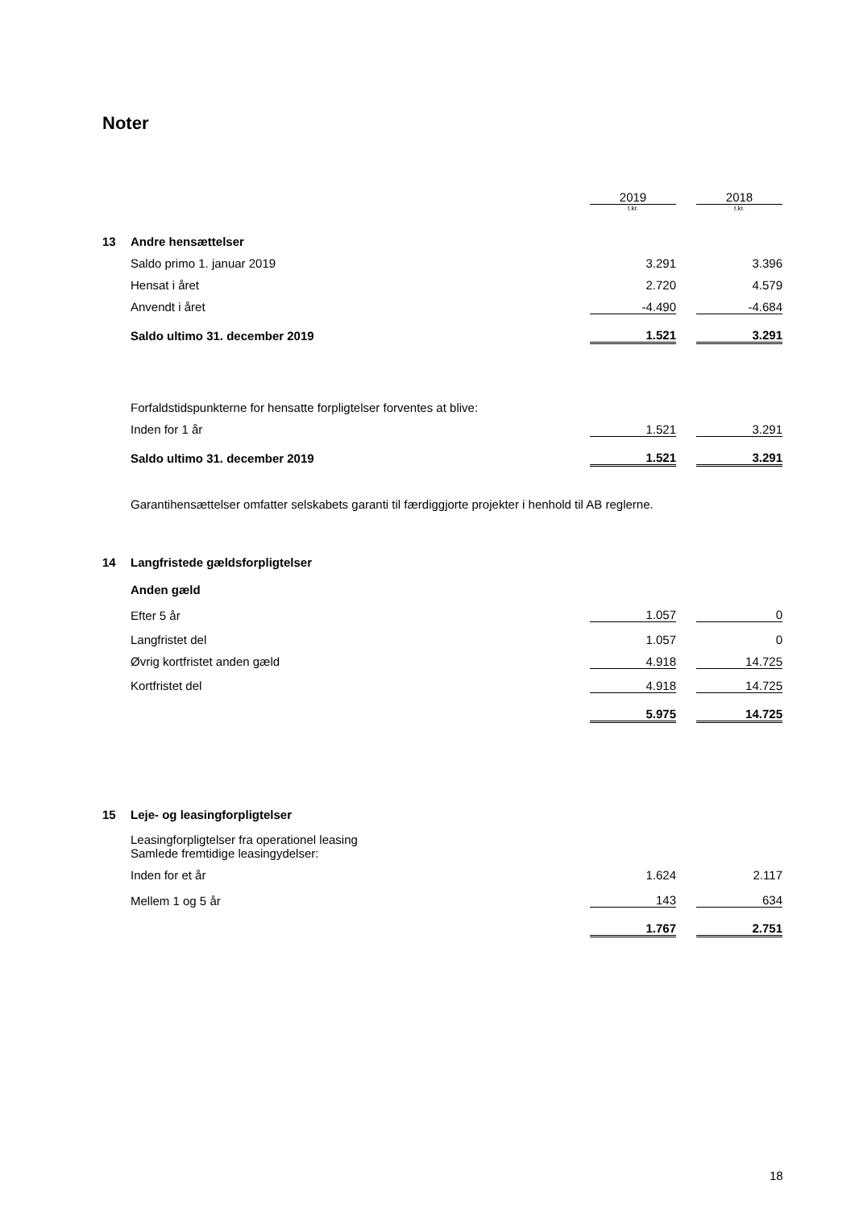Noter
| | | 2019 | | 2018 |
| | | t.kr. | | t.kr. |
| 13 | Andre hensættelser | | | |
| | Saldo primo 1. januar 2019 | 3.291 | | 3.396 |
| | Hensat i året | 2.720 | | 4.579 |
| | Anvendt i året | -4.490 | | -4.684 |
| | Saldo ultimo 31. december 2019 | 1.521 | | 3.291 |
| | Forfaldstidspunkterne for hensatte forpligtelser forventes at blive: | | | |
| | Inden for 1 år | 1.521 | | 3.291 |
| | Saldo ultimo 31. december 2019 | 1.521 | | 3.291 |
| | Garantihensættelser omfatter selskabets garanti til færdiggjorte projekter i henhold til AB reglerne. | | | |
| 14 | Langfristede gældsforpligtelser | | | |
| | Anden gæld | | | |
| | Efter 5 år | 1.057 | | 0 |
| | Langfristet del | 1.057 | | 0 |
| | Øvrig kortfristet anden gæld | 4.918 | | 14.725 |
| | Kortfristet del | 4.918 | | 14.725 |
| | | 5.975 | | 14.725 |
| 15 | Leje- og leasingforpligtelser | | | |
| | Leasingforpligtelser fra operationel leasing Samlede fremtidige leasingydelser: | | | |
| | Inden for et år | 1.624 | | 2.117 |
| | Mellem 1 og 5 år | 143 | | 634 |
| | | 1.767 | | 2.751 |
18